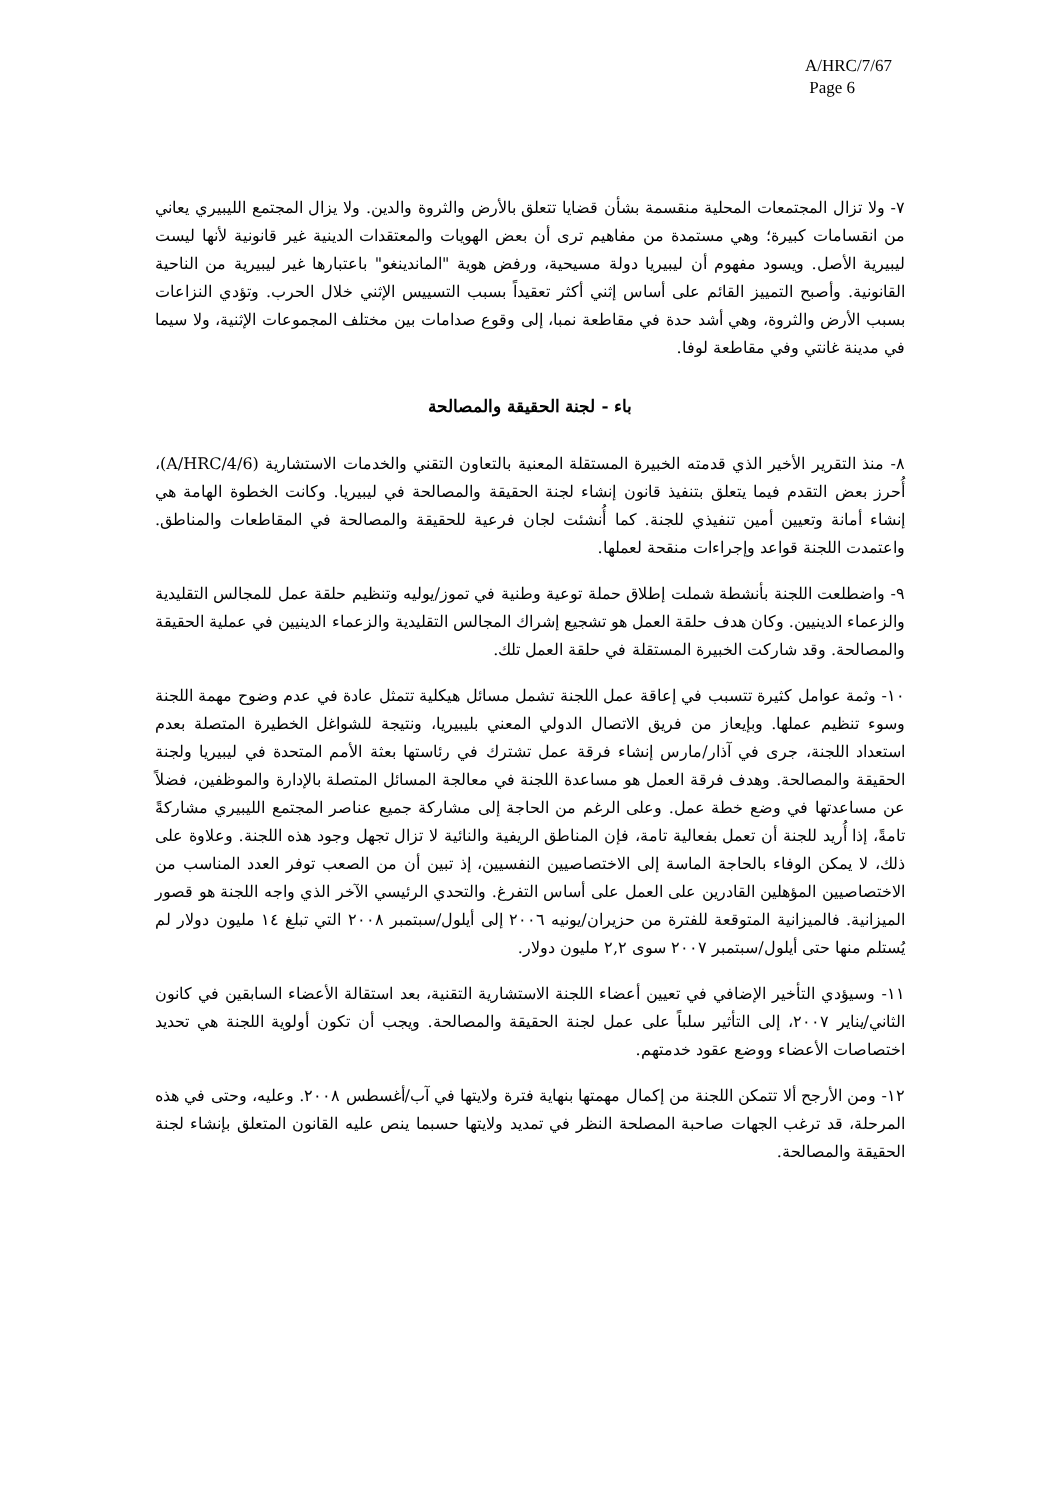A/HRC/7/67
Page 6
٧- ولا تزال المجتمعات المحلية منقسمة بشأن قضايا تتعلق بالأرض والثروة والدين. ولا يزال المجتمع الليبيري يعاني من انقسامات كبيرة؛ وهي مستمدة من مفاهيم ترى أن بعض الهويات والمعتقدات الدينية غير قانونية لأنها ليست ليبيرية الأصل. ويسود مفهوم أن ليبيريا دولة مسيحية، ورفض هوية "الماندينغو" باعتبارها غير ليبيرية من الناحية القانونية. وأصبح التمييز القائم على أساس إثني أكثر تعقيداً بسبب التسييس الإثني خلال الحرب. وتؤدي النزاعات بسبب الأرض والثروة، وهي أشد حدة في مقاطعة نمبا، إلى وقوع صدامات بين مختلف المجموعات الإثنية، ولا سيما في مدينة غانتي وفي مقاطعة لوفا.
باء - لجنة الحقيقة والمصالحة
٨- منذ التقرير الأخير الذي قدمته الخبيرة المستقلة المعنية بالتعاون التقني والخدمات الاستشارية (A/HRC/4/6)، أُحرز بعض التقدم فيما يتعلق بتنفيذ قانون إنشاء لجنة الحقيقة والمصالحة في ليبيريا. وكانت الخطوة الهامة هي إنشاء أمانة وتعيين أمين تنفيذي للجنة. كما أُنشئت لجان فرعية للحقيقة والمصالحة في المقاطعات والمناطق. واعتمدت اللجنة قواعد وإجراءات منقحة لعملها.
٩- واضطلعت اللجنة بأنشطة شملت إطلاق حملة توعية وطنية في تموز/يوليه وتنظيم حلقة عمل للمجالس التقليدية والزعماء الدينيين. وكان هدف حلقة العمل هو تشجيع إشراك المجالس التقليدية والزعماء الدينيين في عملية الحقيقة والمصالحة. وقد شاركت الخبيرة المستقلة في حلقة العمل تلك.
١٠- وثمة عوامل كثيرة تتسبب في إعاقة عمل اللجنة تشمل مسائل هيكلية تتمثل عادة في عدم وضوح مهمة اللجنة وسوء تنظيم عملها. وبإيعاز من فريق الاتصال الدولي المعني بليبيريا، ونتيجة للشواغل الخطيرة المتصلة بعدم استعداد اللجنة، جرى في آذار/مارس إنشاء فرقة عمل تشترك في رئاستها بعثة الأمم المتحدة في ليبيريا ولجنة الحقيقة والمصالحة. وهدف فرقة العمل هو مساعدة اللجنة في معالجة المسائل المتصلة بالإدارة والموظفين، فضلاً عن مساعدتها في وضع خطة عمل. وعلى الرغم من الحاجة إلى مشاركة جميع عناصر المجتمع الليبيري مشاركةً تامةً، إذا أُريد للجنة أن تعمل بفعالية تامة، فإن المناطق الريفية والنائية لا تزال تجهل وجود هذه اللجنة. وعلاوة على ذلك، لا يمكن الوفاء بالحاجة الماسة إلى الاختصاصيين النفسيين، إذ تبين أن من الصعب توفر العدد المناسب من الاختصاصيين المؤهلين القادرين على العمل على أساس التفرغ. والتحدي الرئيسي الآخر الذي واجه اللجنة هو قصور الميزانية. فالميزانية المتوقعة للفترة من حزيران/يونيه ٢٠٠٦ إلى أيلول/سبتمبر ٢٠٠٨ التي تبلغ ١٤ مليون دولار لم يُستلم منها حتى أيلول/سبتمبر ٢٠٠٧ سوى ٢,٢ مليون دولار.
١١- وسيؤدي التأخير الإضافي في تعيين أعضاء اللجنة الاستشارية التقنية، بعد استقالة الأعضاء السابقين في كانون الثاني/يناير ٢٠٠٧، إلى التأثير سلباً على عمل لجنة الحقيقة والمصالحة. ويجب أن تكون أولوية اللجنة هي تحديد اختصاصات الأعضاء ووضع عقود خدمتهم.
١٢- ومن الأرجح ألا تتمكن اللجنة من إكمال مهمتها بنهاية فترة ولايتها في آب/أغسطس ٢٠٠٨. وعليه، وحتى في هذه المرحلة، قد ترغب الجهات صاحبة المصلحة النظر في تمديد ولايتها حسبما ينص عليه القانون المتعلق بإنشاء لجنة الحقيقة والمصالحة.